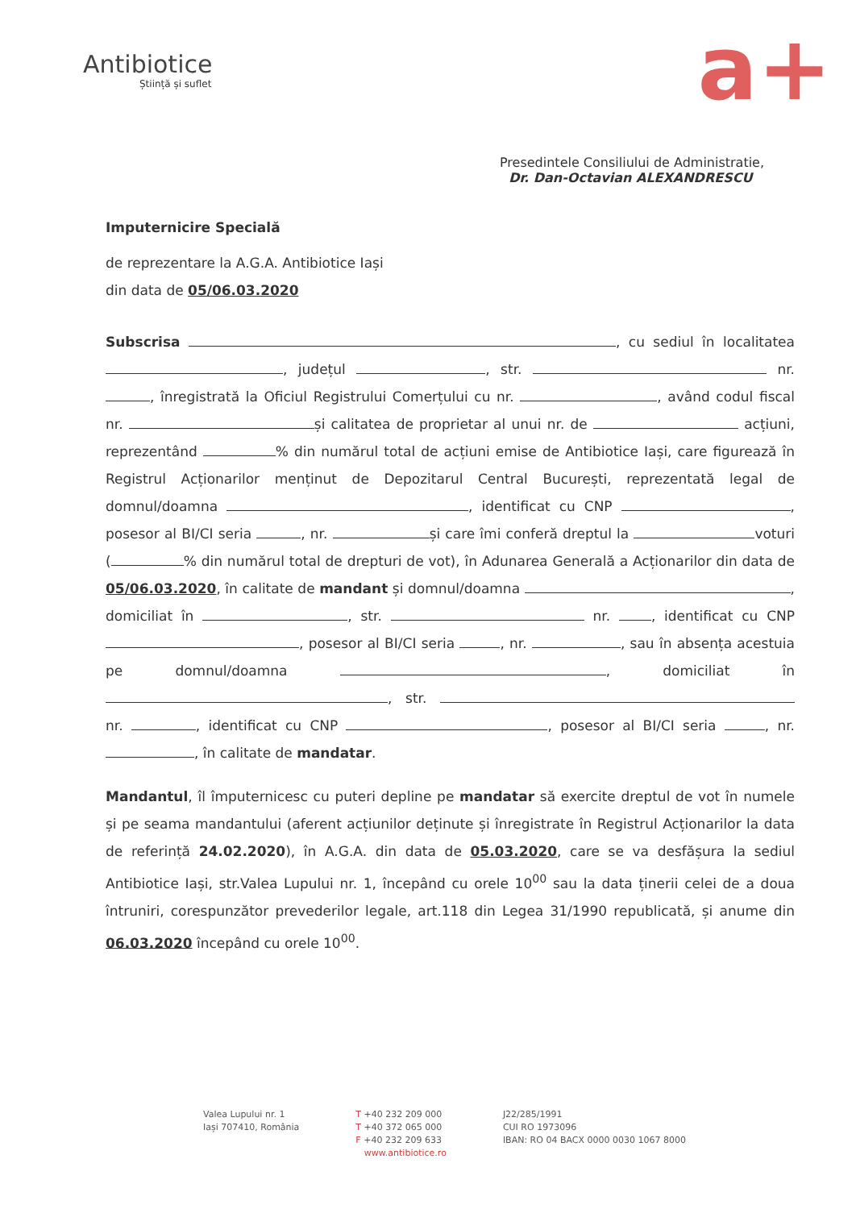Antibiotice
Știință și suflet
a+
Presedintele Consiliului de Administratie,
Dr. Dan-Octavian ALEXANDRESCU
Imputernicire Specială
de reprezentare la A.G.A. Antibiotice Iași
din data de 05/06.03.2020
Subscrisa , cu sediul în localitatea , județul , str. nr. , înregistrată la Oficiul Registrului Comerțului cu nr. , având codul fiscal nr. și calitatea de proprietar al unui nr. de acțiuni, reprezentând % din numărul total de acțiuni emise de Antibiotice Iași, care figurează în Registrul Acționarilor menținut de Depozitarul Central București, reprezentată legal de domnul/doamna , identificat cu CNP , posesor al BI/CI seria , nr. și care îmi conferă dreptul la voturi ( % din numărul total de drepturi de vot), în Adunarea Generală a Acționarilor din data de 05/06.03.2020, în calitate de mandant și domnul/doamna , domiciliat în , str. nr. , identificat cu CNP , posesor al BI/CI seria , nr. , sau în absența acestuia pe domnul/doamna , domiciliat în , str. nr. , identificat cu CNP , posesor al BI/CI seria , nr. , în calitate de mandatar.
Mandantul, îl împuternicesc cu puteri depline pe mandatar să exercite dreptul de vot în numele și pe seama mandantului (aferent acțiunilor deținute și înregistrate în Registrul Acționarilor la data de referință 24.02.2020), în A.G.A. din data de 05.03.2020, care se va desfășura la sediul Antibiotice Iași, str.Valea Lupului nr. 1, începând cu orele 10<sup>00</sup> sau la data ținerii celei de a doua întruniri, corespunzător prevederilor legale, art.118 din Legea 31/1990 republicată, și anume din 06.03.2020 începând cu orele 10<sup>00</sup>.
Valea Lupului nr. 1
Iași 707410, România
T +40 232 209 000
T +40 372 065 000
F +40 232 209 633
www.antibiotice.ro
J22/285/1991
CUI RO 1973096
IBAN: RO 04 BACX 0000 0030 1067 8000